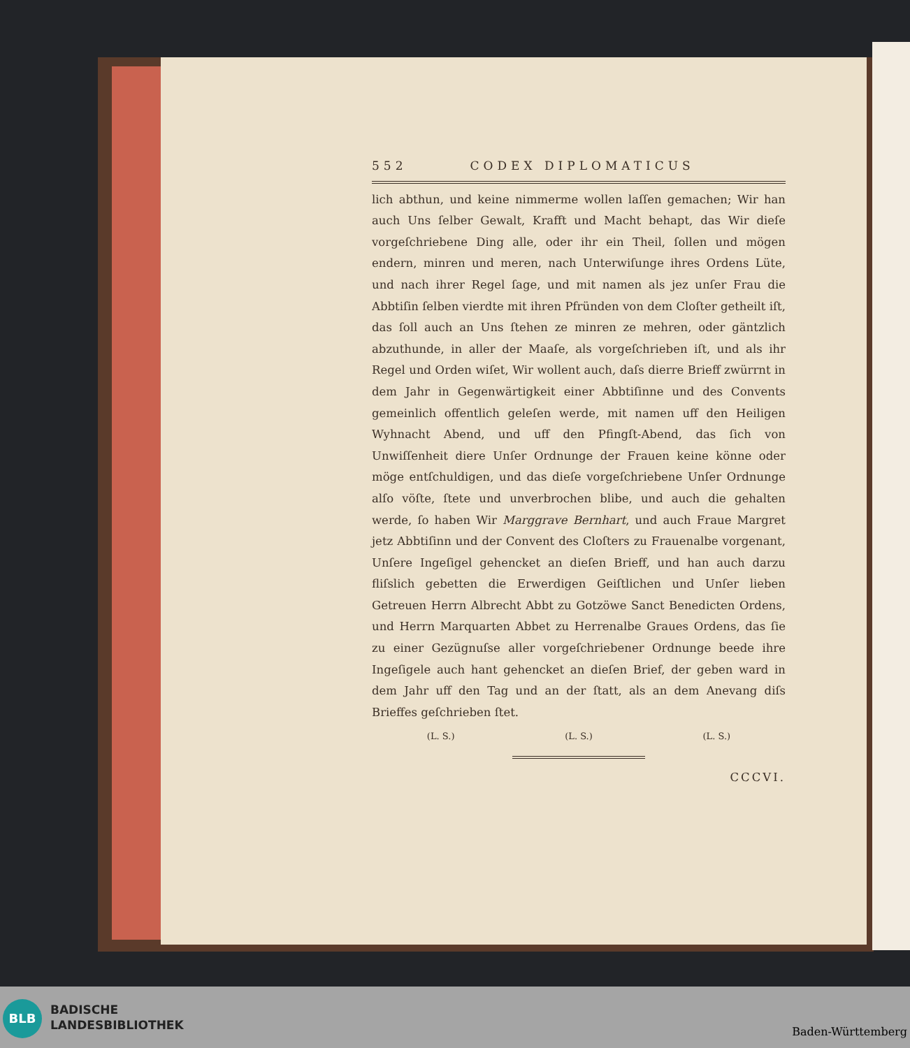552 CODEX DIPLOMATICUS
lich abthun, und keine nimmerme wollen laſſen gemachen; Wir han auch Uns ſelber Gewalt, Krafft und Macht behapt, das Wir dieſe vorgeſchriebene Ding alle, oder ihr ein Theil, ſollen und mögen endern, minren und meren, nach Unterwiſunge ihres Ordens Lüte, und nach ihrer Regel ſage, und mit namen als jez unſer Frau die Abbtiſin ſelben vierdte mit ihren Pfründen von dem Cloſter getheilt iſt, das ſoll auch an Uns ſtehen ze minren ze mehren, oder gäntzlich abzuthunde, in aller der Maaſe, als vorgeſchrieben iſt, und als ihr Regel und Orden wiſet, Wir wollent auch, daſs dierre Brieff zwürrnt in dem Jahr in Gegenwärtigkeit einer Abbtiſinne und des Convents gemeinlich offentlich geleſen werde, mit namen uff den Heiligen Wyhnacht Abend, und uff den Pfingſt-Abend, das ſich von Unwiſſenheit diere Unſer Ordnunge der Frauen keine könne oder möge entſchuldigen, und das dieſe vorgeſchriebene Unſer Ordnunge alſo vöſte, ſtete und unverbrochen blibe, und auch die gehalten werde, ſo haben Wir Marggrave Bernhart, und auch Fraue Margret jetz Abbtiſinn und der Convent des Cloſters zu Frauenalbe vorgenant, Unſere Ingeſigel gehencket an dieſen Brieff, und han auch darzu fliſslich gebetten die Erwerdigen Geiſtlichen und Unſer lieben Getreuen Herrn Albrecht Abbt zu Gotzöwe Sanct Benedicten Ordens, und Herrn Marquarten Abbet zu Herrenalbe Graues Ordens, das ſie zu einer Gezügnuſse aller vorgeſchriebener Ordnunge beede ihre Ingeſigele auch hant gehencket an dieſen Brief, der geben ward in dem Jahr uff den Tag und an der ſtatt, als an dem Anevang diſs Brieffes geſchrieben ſtet.
(L. S.) (L. S.) (L. S.)
CCCVI.
BLB
BADISCHE
LANDESBIBLIOTHEK
Baden-Württemberg